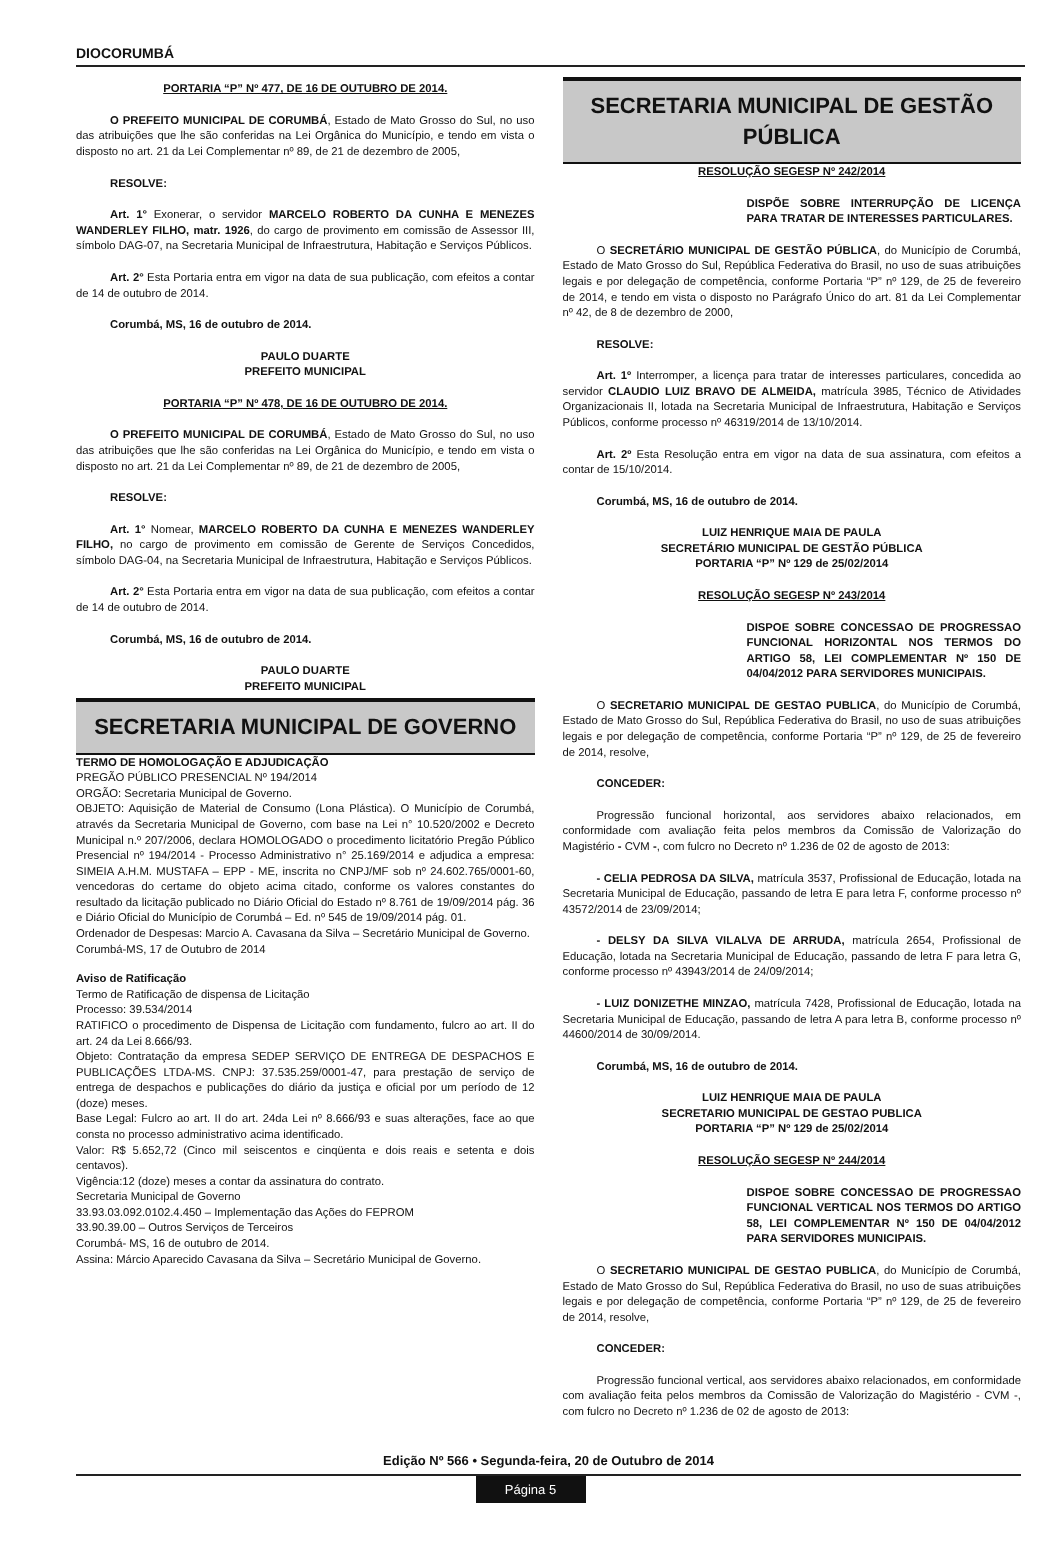DIOCORUMBÁ
PORTARIA “P” Nº 477, DE 16 DE OUTUBRO DE 2014.
O PREFEITO MUNICIPAL DE CORUMBÁ, Estado de Mato Grosso do Sul, no uso das atribuições que lhe são conferidas na Lei Orgânica do Município, e tendo em vista o disposto no art. 21 da Lei Complementar nº 89, de 21 de dezembro de 2005,
RESOLVE:
Art. 1° Exonerar, o servidor MARCELO ROBERTO DA CUNHA E MENEZES WANDERLEY FILHO, matr. 1926, do cargo de provimento em comissão de Assessor III, símbolo DAG-07, na Secretaria Municipal de Infraestrutura, Habitação e Serviços Públicos.
Art. 2° Esta Portaria entra em vigor na data de sua publicação, com efeitos a contar de 14 de outubro de 2014.
Corumbá, MS, 16 de outubro de 2014.
PAULO DUARTE
PREFEITO MUNICIPAL
PORTARIA “P” Nº 478, DE 16 DE OUTUBRO DE 2014.
O PREFEITO MUNICIPAL DE CORUMBÁ, Estado de Mato Grosso do Sul, no uso das atribuições que lhe são conferidas na Lei Orgânica do Município, e tendo em vista o disposto no art. 21 da Lei Complementar nº 89, de 21 de dezembro de 2005,
RESOLVE:
Art. 1° Nomear, MARCELO ROBERTO DA CUNHA E MENEZES WANDERLEY FILHO, no cargo de provimento em comissão de Gerente de Serviços Concedidos, símbolo DAG-04, na Secretaria Municipal de Infraestrutura, Habitação e Serviços Públicos.
Art. 2° Esta Portaria entra em vigor na data de sua publicação, com efeitos a contar de 14 de outubro de 2014.
Corumbá, MS, 16 de outubro de 2014.
PAULO DUARTE
PREFEITO MUNICIPAL
SECRETARIA MUNICIPAL DE GOVERNO
TERMO DE HOMOLOGAÇÃO E ADJUDICAÇÃO
PREGÃO PÚBLICO PRESENCIAL Nº 194/2014
ORGÃO: Secretaria Municipal de Governo.
OBJETO: Aquisição de Material de Consumo (Lona Plástica). O Município de Corumbá, através da Secretaria Municipal de Governo, com base na Lei n° 10.520/2002 e Decreto Municipal n.º 207/2006, declara HOMOLOGADO o procedimento licitatório Pregão Público Presencial nº 194/2014 - Processo Administrativo n° 25.169/2014 e adjudica a empresa: SIMEIA A.H.M. MUSTAFA – EPP - ME, inscrita no CNPJ/MF sob nº 24.602.765/0001-60, vencedoras do certame do objeto acima citado, conforme os valores constantes do resultado da licitação publicado no Diário Oficial do Estado nº 8.761 de 19/09/2014 pág. 36 e Diário Oficial do Município de Corumbá – Ed. nº 545 de 19/09/2014 pág. 01.
Ordenador de Despesas: Marcio A. Cavasana da Silva – Secretário Municipal de Governo.
Corumbá-MS, 17 de Outubro de 2014
Aviso de Ratificação
Termo de Ratificação de dispensa de Licitação
Processo: 39.534/2014
RATIFICO o procedimento de Dispensa de Licitação com fundamento, fulcro ao art. II do art. 24 da Lei 8.666/93.
Objeto: Contratação da empresa SEDEP SERVIÇO DE ENTREGA DE DESPACHOS E PUBLICAÇÕES LTDA-MS. CNPJ: 37.535.259/0001-47, para prestação de serviço de entrega de despachos e publicações do diário da justiça e oficial por um período de 12 (doze) meses.
Base Legal: Fulcro ao art. II do art. 24da Lei nº 8.666/93 e suas alterações, face ao que consta no processo administrativo acima identificado.
Valor: R$ 5.652,72 (Cinco mil seiscentos e cinqüenta e dois reais e setenta e dois centavos).
Vigência:12 (doze) meses a contar da assinatura do contrato.
Secretaria Municipal de Governo
33.93.03.092.0102.4.450 – Implementação das Ações do FEPROM
33.90.39.00 – Outros Serviços de Terceiros
Corumbá- MS, 16 de outubro de 2014.
Assina: Márcio Aparecido Cavasana da Silva – Secretário Municipal de Governo.
SECRETARIA MUNICIPAL DE GESTÃO PÚBLICA
RESOLUÇÃO SEGESP Nº 242/2014
DISPÕE SOBRE INTERRUPÇÃO DE LICENÇA PARA TRATAR DE INTERESSES PARTICULARES.
O SECRETÁRIO MUNICIPAL DE GESTÃO PÚBLICA, do Município de Corumbá, Estado de Mato Grosso do Sul, República Federativa do Brasil, no uso de suas atribuições legais e por delegação de competência, conforme Portaria “P” nº 129, de 25 de fevereiro de 2014, e tendo em vista o disposto no Parágrafo Único do art. 81 da Lei Complementar nº 42, de 8 de dezembro de 2000,
RESOLVE:
Art. 1º Interromper, a licença para tratar de interesses particulares, concedida ao servidor CLAUDIO LUIZ BRAVO DE ALMEIDA, matrícula 3985, Técnico de Atividades Organizacionais II, lotada na Secretaria Municipal de Infraestrutura, Habitação e Serviços Públicos, conforme processo nº 46319/2014 de 13/10/2014.
Art. 2º Esta Resolução entra em vigor na data de sua assinatura, com efeitos a contar de 15/10/2014.
Corumbá, MS, 16 de outubro de 2014.
LUIZ HENRIQUE MAIA DE PAULA
SECRETÁRIO MUNICIPAL DE GESTÃO PÚBLICA
PORTARIA “P” Nº 129 de 25/02/2014
RESOLUÇÃO SEGESP Nº 243/2014
DISPOE SOBRE CONCESSAO DE PROGRESSAO FUNCIONAL HORIZONTAL NOS TERMOS DO ARTIGO 58, LEI COMPLEMENTAR Nº 150 DE 04/04/2012 PARA SERVIDORES MUNICIPAIS.
O SECRETARIO MUNICIPAL DE GESTAO PUBLICA, do Município de Corumbá, Estado de Mato Grosso do Sul, República Federativa do Brasil, no uso de suas atribuições legais e por delegação de competência, conforme Portaria “P” nº 129, de 25 de fevereiro de 2014, resolve,
CONCEDER:
Progressão funcional horizontal, aos servidores abaixo relacionados, em conformidade com avaliação feita pelos membros da Comissão de Valorização do Magistério - CVM -, com fulcro no Decreto nº 1.236 de 02 de agosto de 2013:
- CELIA PEDROSA DA SILVA, matrícula 3537, Profissional de Educação, lotada na Secretaria Municipal de Educação, passando de letra E para letra F, conforme processo nº 43572/2014 de 23/09/2014;
- DELSY DA SILVA VILALVA DE ARRUDA, matrícula 2654, Profissional de Educação, lotada na Secretaria Municipal de Educação, passando de letra F para letra G, conforme processo nº 43943/2014 de 24/09/2014;
- LUIZ DONIZETHE MINZAO, matrícula 7428, Profissional de Educação, lotada na Secretaria Municipal de Educação, passando de letra A para letra B, conforme processo nº 44600/2014 de 30/09/2014.
Corumbá, MS, 16 de outubro de 2014.
LUIZ HENRIQUE MAIA DE PAULA
SECRETARIO MUNICIPAL DE GESTAO PUBLICA
PORTARIA “P” Nº 129 de 25/02/2014
RESOLUÇÃO SEGESP Nº 244/2014
DISPOE SOBRE CONCESSAO DE PROGRESSAO FUNCIONAL VERTICAL NOS TERMOS DO ARTIGO 58, LEI COMPLEMENTAR Nº 150 DE 04/04/2012 PARA SERVIDORES MUNICIPAIS.
O SECRETARIO MUNICIPAL DE GESTAO PUBLICA, do Município de Corumbá, Estado de Mato Grosso do Sul, República Federativa do Brasil, no uso de suas atribuições legais e por delegação de competência, conforme Portaria “P” nº 129, de 25 de fevereiro de 2014, resolve,
CONCEDER:
Progressão funcional vertical, aos servidores abaixo relacionados, em conformidade com avaliação feita pelos membros da Comissão de Valorização do Magistério - CVM -, com fulcro no Decreto nº 1.236 de 02 de agosto de 2013:
Edição Nº 566 • Segunda-feira, 20 de Outubro de 2014
Página 5